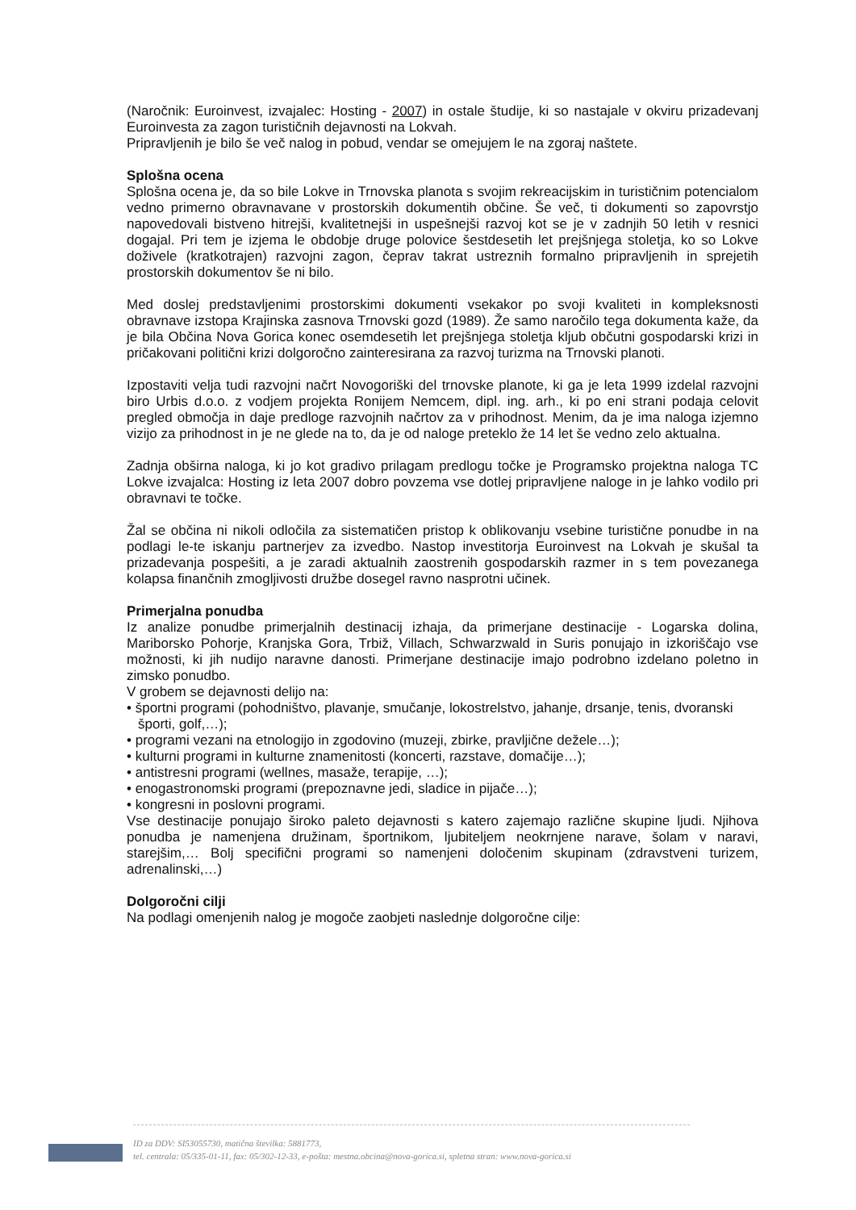(Naročnik: Euroinvest, izvajalec: Hosting - 2007) in ostale študije, ki so nastajale v okviru prizadevanj Euroinvesta za zagon turističnih dejavnosti na Lokvah.
Pripravljenih je bilo še več nalog in pobud, vendar se omejujem le na zgoraj naštete.
Splošna ocena
Splošna ocena je, da so bile Lokve in Trnovska planota s svojim rekreacijskim in turističnim potencialom vedno primerno obravnavane v prostorskih dokumentih občine. Še več, ti dokumenti so zapovrstjo napovedovali bistveno hitrejši, kvalitetnejši in uspešnejši razvoj kot se je v zadnjih 50 letih v resnici dogajal. Pri tem je izjema le obdobje druge polovice šestdesetih let prejšnjega stoletja, ko so Lokve doživele (kratkotrajen) razvojni zagon, čeprav takrat ustreznih formalno pripravljenih in sprejetih prostorskih dokumentov še ni bilo.
Med doslej predstavljenimi prostorskimi dokumenti vsekakor po svoji kvaliteti in kompleksnosti obravnave izstopa Krajinska zasnova Trnovski gozd (1989). Že samo naročilo tega dokumenta kaže, da je bila Občina Nova Gorica konec osemdesetih let prejšnjega stoletja kljub občutni gospodarski krizi in pričakovani politični krizi dolgoročno zainteresirana za razvoj turizma na Trnovski planoti.
Izpostaviti velja tudi razvojni načrt Novogoriški del trnovske planote, ki ga je leta 1999 izdelal razvojni biro Urbis d.o.o. z vodjem projekta Ronijem Nemcem, dipl. ing. arh., ki po eni strani podaja celovit pregled območja in daje predloge razvojnih načrtov za v prihodnost. Menim, da je ima naloga izjemno vizijo za prihodnost in je ne glede na to, da je od naloge preteklo že 14 let še vedno zelo aktualna.
Zadnja obširna naloga, ki jo kot gradivo prilagam predlogu točke je Programsko projektna naloga TC Lokve izvajalca: Hosting iz leta 2007 dobro povzema vse dotlej pripravljene naloge in je lahko vodilo pri obravnavi te točke.
Žal se občina ni nikoli odločila za sistematičen pristop k oblikovanju vsebine turistične ponudbe in na podlagi le-te iskanju partnerjev za izvedbo. Nastop investitorja Euroinvest na Lokvah je skušal ta prizadevanja pospešiti, a je zaradi aktualnih zaostrenih gospodarskih razmer in s tem povezanega kolapsa finančnih zmogljivosti družbe dosegel ravno nasprotni učinek.
Primerjalna ponudba
Iz analize ponudbe primerjalnih destinacij izhaja, da primerjane destinacije - Logarska dolina, Mariborsko Pohorje, Kranjska Gora, Trbiž, Villach, Schwarzwald in Suris ponujajo in izkoriščajo vse možnosti, ki jih nudijo naravne danosti. Primerjane destinacije imajo podrobno izdelano poletno in zimsko ponudbo.
V grobem se dejavnosti delijo na:
• športni programi (pohodništvo, plavanje, smučanje, lokostrelstvo, jahanje, drsanje, tenis, dvoranski športi, golf,…);
• programi vezani na etnologijo in zgodovino (muzeji, zbirke, pravljične dežele…);
• kulturni programi in kulturne znamenitosti (koncerti, razstave, domačije…);
• antistresni programi (wellnes, masaže, terapije, …);
• enogastronomski programi (prepoznavne jedi, sladice in pijače…);
• kongresni in poslovni programi.
Vse destinacije ponujajo široko paleto dejavnosti s katero zajemajo različne skupine ljudi. Njihova ponudba je namenjena družinam, športnikom, ljubiteljem neokrnjene narave, šolam v naravi, starejšim,… Bolj specifični programi so namenjeni določenim skupinam (zdravstveni turizem, adrenalinski,…)
Dolgoročni cilji
Na podlagi omenjenih nalog je mogoče zaobjeti naslednje dolgoročne cilje:
ID za DDV: SI53055730, matična številka: 5881773,
tel. centrala: 05/335-01-11, fax: 05/302-12-33, e-pošta: mestna.obcina@nova-gorica.si, spletna stran: www.nova-gorica.si